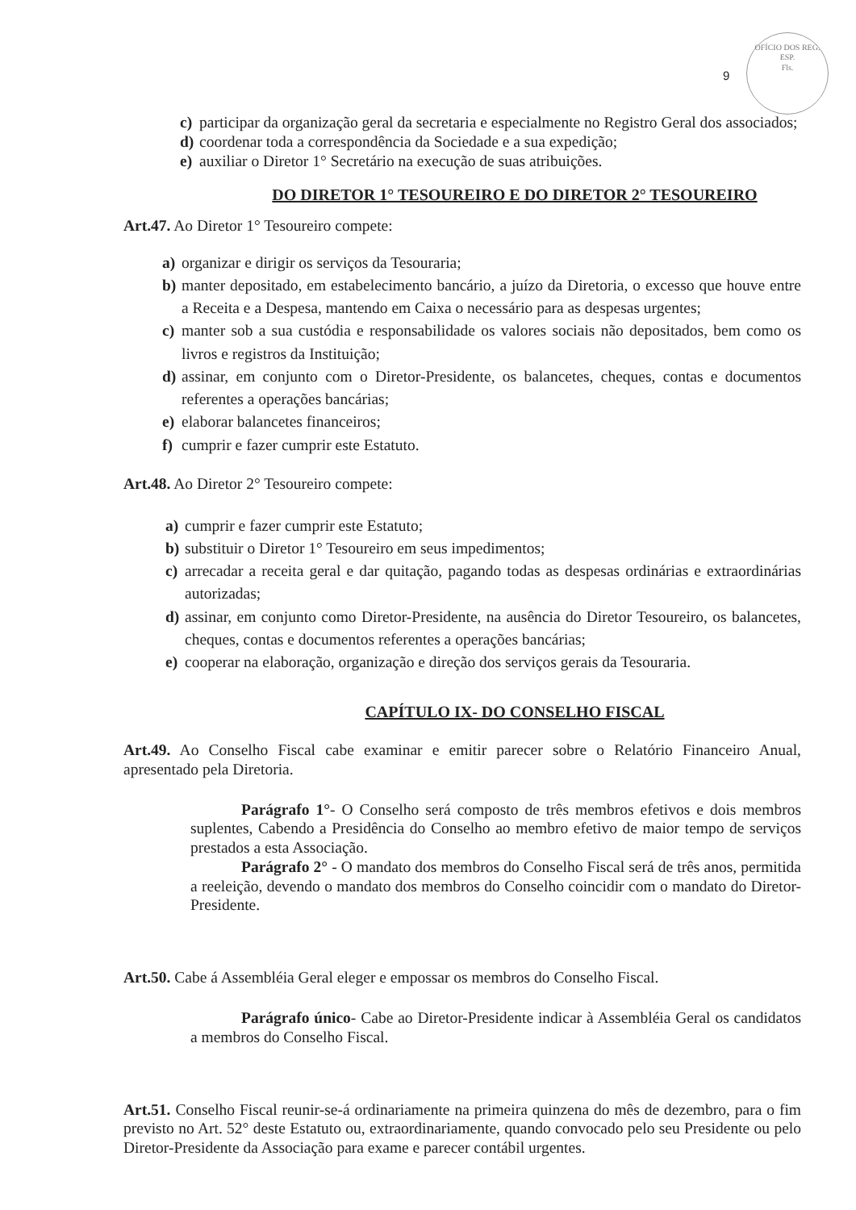9
OFÍCIO DOS REG. ESP.
Fls.
c) participar da organização geral da secretaria e especialmente no Registro Geral dos associados;
d) coordenar toda a correspondência da Sociedade e a sua expedição;
e) auxiliar o Diretor 1° Secretário na execução de suas atribuições.
DO DIRETOR 1° TESOUREIRO E DO DIRETOR 2° TESOUREIRO
Art.47. Ao Diretor 1° Tesoureiro compete:
a) organizar e dirigir os serviços da Tesouraria;
b) manter depositado, em estabelecimento bancário, a juízo da Diretoria, o excesso que houve entre a Receita e a Despesa, mantendo em Caixa o necessário para as despesas urgentes;
c) manter sob a sua custódia e responsabilidade os valores sociais não depositados, bem como os livros e registros da Instituição;
d) assinar, em conjunto com o Diretor-Presidente, os balancetes, cheques, contas e documentos referentes a operações bancárias;
e) elaborar balancetes financeiros;
f) cumprir e fazer cumprir este Estatuto.
Art.48. Ao Diretor 2° Tesoureiro compete:
a) cumprir e fazer cumprir este Estatuto;
b) substituir o Diretor 1° Tesoureiro em seus impedimentos;
c) arrecadar a receita geral e dar quitação, pagando todas as despesas ordinárias e extraordinárias autorizadas;
d) assinar, em conjunto como Diretor-Presidente, na ausência do Diretor Tesoureiro, os balancetes, cheques, contas e documentos referentes a operações bancárias;
e) cooperar na elaboração, organização e direção dos serviços gerais da Tesouraria.
CAPÍTULO IX- DO CONSELHO FISCAL
Art.49. Ao Conselho Fiscal cabe examinar e emitir parecer sobre o Relatório Financeiro Anual, apresentado pela Diretoria.
Parágrafo 1°- O Conselho será composto de três membros efetivos e dois membros suplentes, Cabendo a Presidência do Conselho ao membro efetivo de maior tempo de serviços prestados a esta Associação.
Parágrafo 2° - O mandato dos membros do Conselho Fiscal será de três anos, permitida a reeleição, devendo o mandato dos membros do Conselho coincidir com o mandato do Diretor-Presidente.
Art.50. Cabe á Assembléia Geral eleger e empossar os membros do Conselho Fiscal.
Parágrafo único- Cabe ao Diretor-Presidente indicar à Assembléia Geral os candidatos a membros do Conselho Fiscal.
Art.51. Conselho Fiscal reunir-se-á ordinariamente na primeira quinzena do mês de dezembro, para o fim previsto no Art. 52° deste Estatuto ou, extraordinariamente, quando convocado pelo seu Presidente ou pelo Diretor-Presidente da Associação para exame e parecer contábil urgentes.